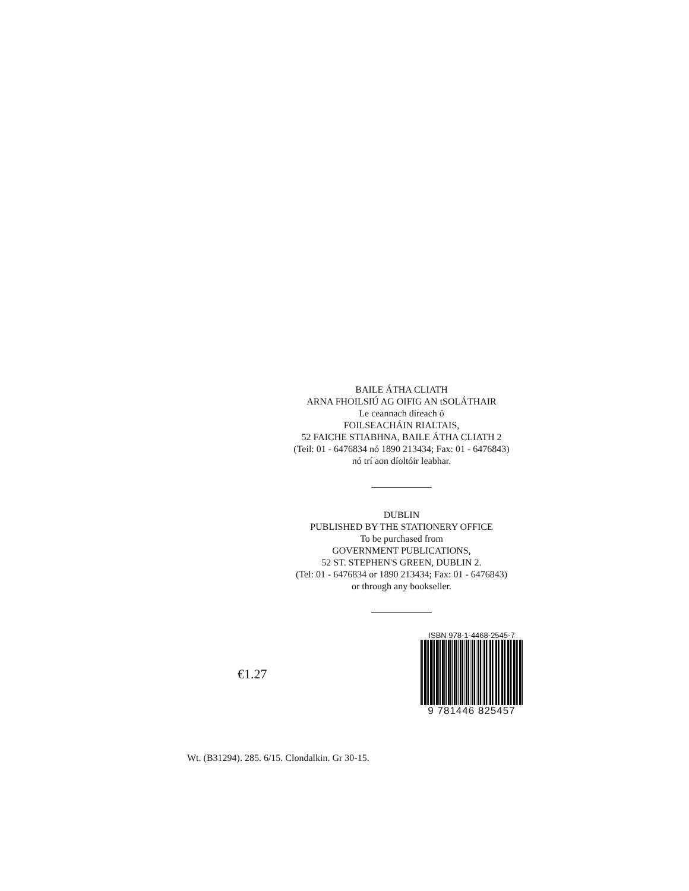BAILE ÁTHA CLIATH
ARNA FHOILSIÚ AG OIFIG AN tSOLÁTHAIR
Le ceannach díreach ó
FOILSEACHÁIN RIALTAIS,
52 FAICHE STIABHNA, BAILE ÁTHA CLIATH 2
(Teil: 01 - 6476834 nó 1890 213434; Fax: 01 - 6476843)
nó trí aon díoltóir leabhar.
DUBLIN
PUBLISHED BY THE STATIONERY OFFICE
To be purchased from
GOVERNMENT PUBLICATIONS,
52 ST. STEPHEN'S GREEN, DUBLIN 2.
(Tel: 01 - 6476834 or 1890 213434; Fax: 01 - 6476843)
or through any bookseller.
€1.27
ISBN 978-1-4468-2545-7
9 781446 825457
Wt. (B31294). 285. 6/15. Clondalkin. Gr 30-15.